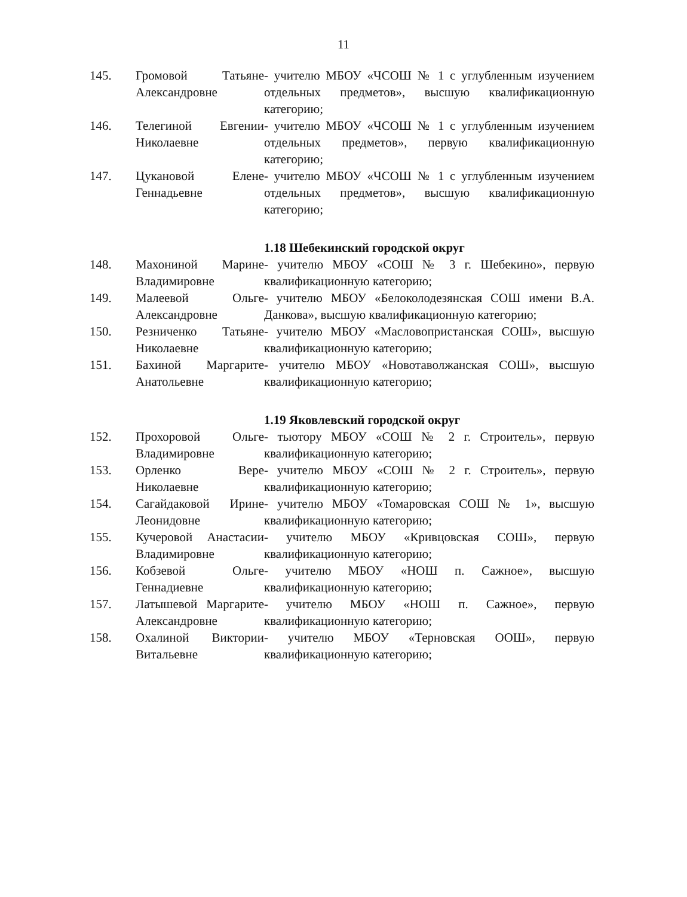11
| 145. | Громовой Татьяне Александровне | - учителю МБОУ «ЧСОШ № 1 с углубленным изучением отдельных предметов», высшую квалификационную категорию; |
| 146. | Телегиной Евгении Николаевне | - учителю МБОУ «ЧСОШ № 1 с углубленным изучением отдельных предметов», первую квалификационную категорию; |
| 147. | Цукановой Елене Геннадьевне | - учителю МБОУ «ЧСОШ № 1 с углубленным изучением отдельных предметов», высшую квалификационную категорию; |
| | | 1.18 Шебекинский городской округ |
| 148. | Махониной Марине Владимировне | - учителю МБОУ «СОШ № 3 г. Шебекино», первую квалификационную категорию; |
| 149. | Малеевой Ольге Александровне | - учителю МБОУ «Белоколодезянская СОШ имени В.А. Данкова», высшую квалификационную категорию; |
| 150. | Резниченко Татьяне Николаевне | - учителю МБОУ «Масловопристанская СОШ», высшую квалификационную категорию; |
| 151. | Бахиной Маргарите Анатольевне | - учителю МБОУ «Новотаволжанская СОШ», высшую квалификационную категорию; |
| | | 1.19 Яковлевский городской округ |
| 152. | Прохоровой Ольге Владимировне | - тьютору МБОУ «СОШ № 2 г. Строитель», первую квалификационную категорию; |
| 153. | Орленко Вере Николаевне | - учителю МБОУ «СОШ № 2 г. Строитель», первую квалификационную категорию; |
| 154. | Сагайдаковой Ирине Леонидовне | - учителю МБОУ «Томаровская СОШ № 1», высшую квалификационную категорию; |
| 155. | Кучеровой Анастасии Владимировне | - учителю МБОУ «Кривцовская СОШ», первую квалификационную категорию; |
| 156. | Кобзевой Ольге Геннадиевне | - учителю МБОУ «НОШ п. Сажное», высшую квалификационную категорию; |
| 157. | Латышевой Маргарите Александровне | - учителю МБОУ «НОШ п. Сажное», первую квалификационную категорию; |
| 158. | Охалиной Виктории Витальевне | - учителю МБОУ «Терновская ООШ», первую квалификационную категорию; |